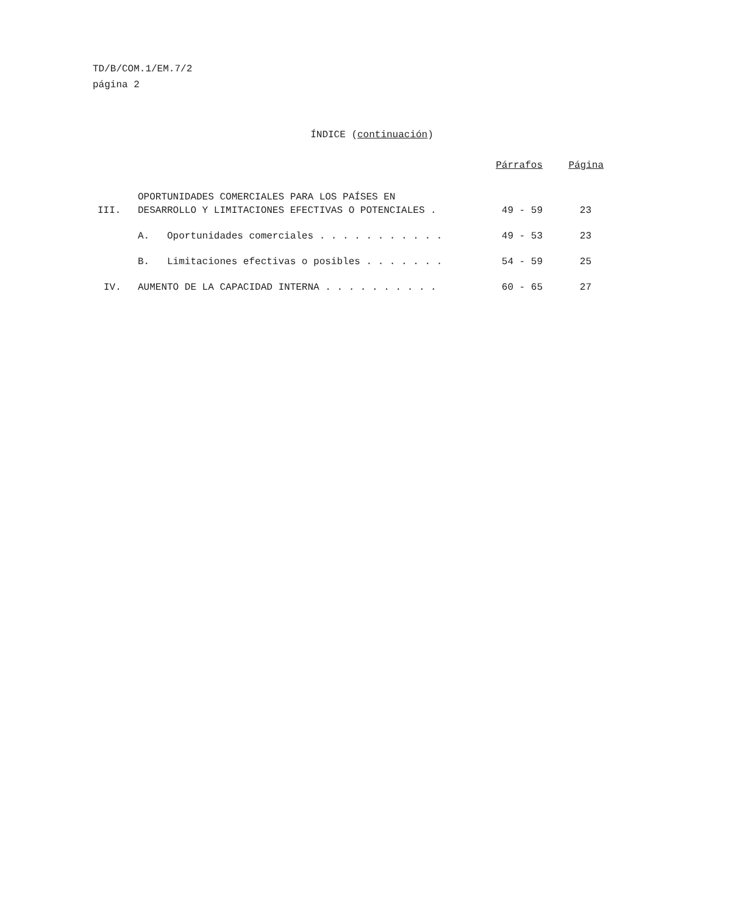TD/B/COM.1/EM.7/2
página 2
ÍNDICE (continuación)
| | | | Párrafos | Página |
| --- | --- | --- | --- | --- |
| III. | OPORTUNIDADES COMERCIALES PARA LOS PAÍSES EN DESARROLLO Y LIMITACIONES EFECTIVAS O POTENCIALES . | | 49 - 59 | 23 |
| | A. Oportunidades comerciales . . . . . . . . . . . | | 49 - 53 | 23 |
| | B. Limitaciones efectivas o posibles . . . . . . . | | 54 - 59 | 25 |
| IV. | AUMENTO DE LA CAPACIDAD INTERNA . . . . . . . . . . | | 60 - 65 | 27 |